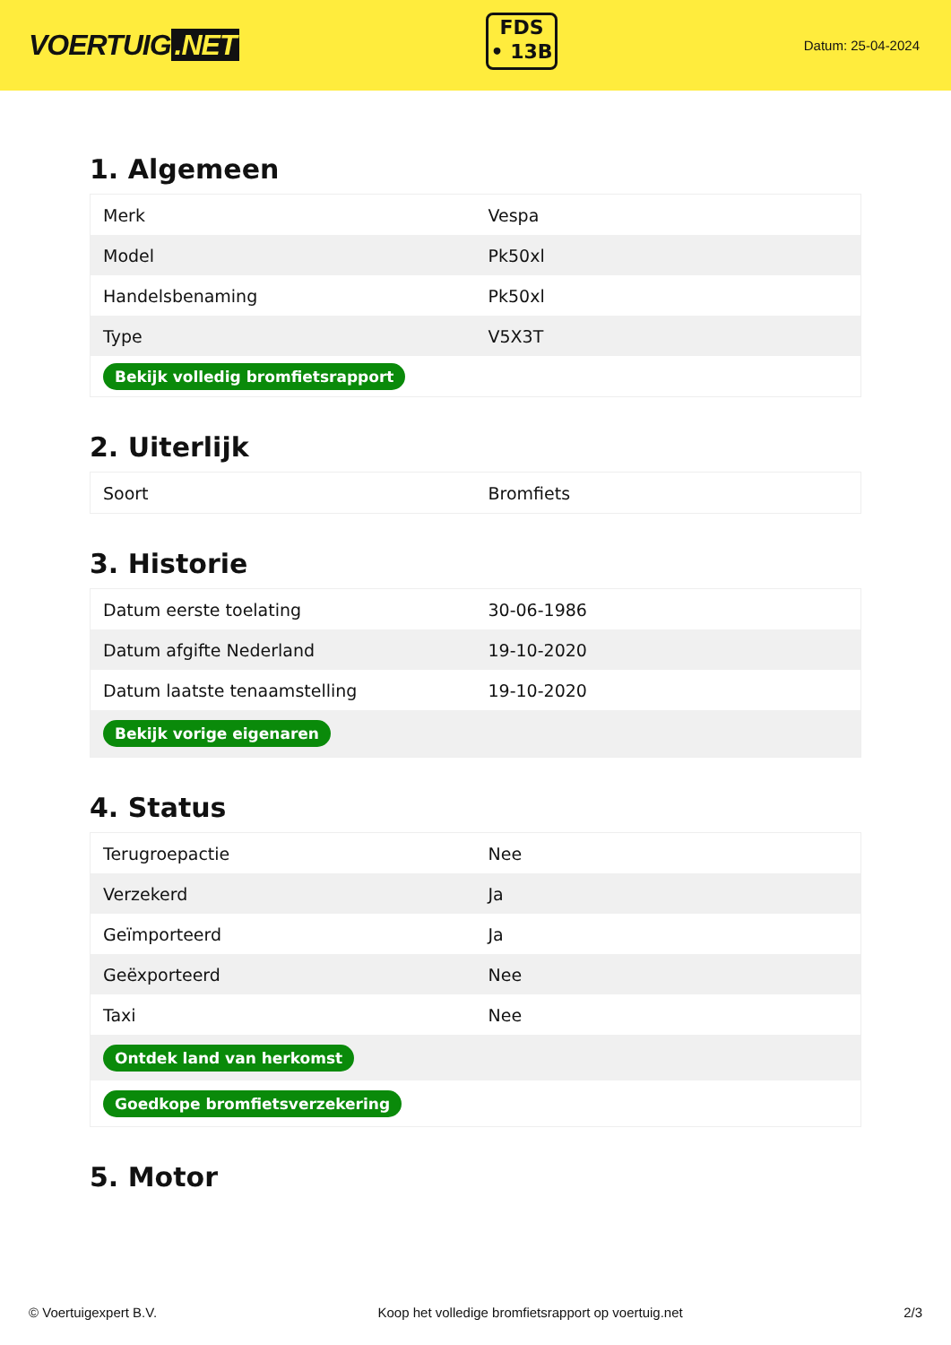VOERTUIG.NET
FDS
• 13B
Datum: 25-04-2024
1. Algemeen
| Merk | Vespa |
| Model | Pk50xl |
| Handelsbenaming | Pk50xl |
| Type | V5X3T |
| Bekijk volledig bromfietsrapport | |
2. Uiterlijk
| Soort | Bromfiets |
3. Historie
| Datum eerste toelating | 30-06-1986 |
| Datum afgifte Nederland | 19-10-2020 |
| Datum laatste tenaamstelling | 19-10-2020 |
| Bekijk vorige eigenaren | |
4. Status
| Terugroepactie | Nee |
| Verzekerd | Ja |
| Geïmporteerd | Ja |
| Geëxporteerd | Nee |
| Taxi | Nee |
| Ontdek land van herkomst | |
| Goedkope bromfietsverzekering | |
5. Motor
© Voertuigexpert B.V. Koop het volledige bromfietsrapport op voertuig.net 2/3